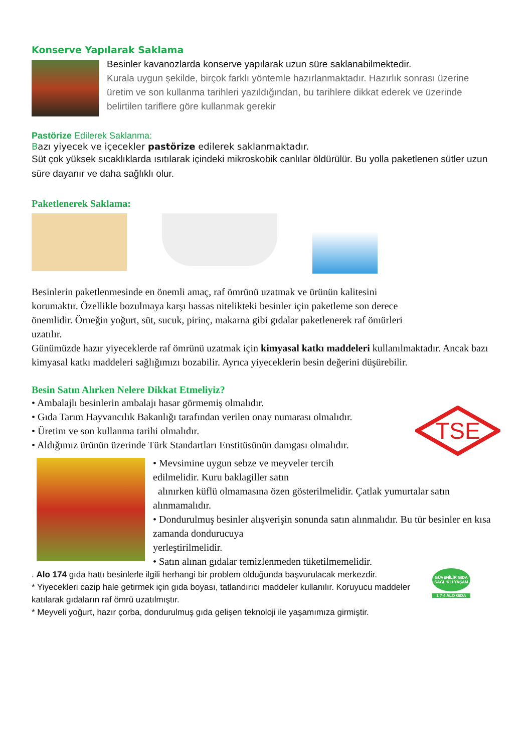Konserve Yapılarak Saklama
Besinler kavanozlarda konserve yapılarak uzun süre saklanabilmektedir.
Kurala uygun şekilde, birçok farklı yöntemle hazırlanmaktadır. Hazırlık sonrası üzerine üretim ve son kullanma tarihleri yazıldığından, bu tarihlere dikkat ederek ve üzerinde belirtilen tariflere göre kullanmak gerekir
Pastörize Edilerek Saklanma:
Bazı yiyecek ve içecekler pastörize edilerek saklanmaktadır.
Süt çok yüksek sıcaklıklarda ısıtılarak içindeki mikroskobik canlılar öldürülür. Bu yolla paketlenen sütler uzun süre dayanır ve daha sağlıklı olur.
Paketlenerek Saklama:
Besinlerin paketlenmesinde en önemli amaç, raf ömrünü uzatmak ve ürünün kalitesini
korumaktır. Özellikle bozulmaya karşı hassas nitelikteki besinler için paketleme son derece
önemlidir. Örneğin yoğurt, süt, sucuk, pirinç, makarna gibi gıdalar paketlenerek raf ömürleri
uzatılır.
Günümüzde hazır yiyeceklerde raf ömrünü uzatmak için kimyasal katkı maddeleri kullanılmaktadır. Ancak bazı kimyasal katkı maddeleri sağlığımızı bozabilir. Ayrıca yiyeceklerin besin değerini düşürebilir.
Besin Satın Alırken Nelere Dikkat Etmeliyiz?
• Ambalajlı besinlerin ambalajı hasar görmemiş olmalıdır.
• Gıda Tarım Hayvancılık Bakanlığı tarafından verilen onay numarası olmalıdır.
• Üretim ve son kullanma tarihi olmalıdır.
• Aldığımız ürünün üzerinde Türk Standartları Enstitüsünün damgası olmalıdır.
TSE
• Mevsimine uygun sebze ve meyveler tercih
edilmelidir. Kuru baklagiller satın
alınırken küflü olmamasına özen gösterilmelidir. Çatlak yumurtalar satın alınmamalıdır.
• Dondurulmuş besinler alışverişin sonunda satın alınmalıdır. Bu tür besinler en kısa zamanda dondurucuya
yerleştirilmelidir.
• Satın alınan gıdalar temizlenmeden tüketilmemelidir.
. Alo 174 gıda hattı besinlerle ilgili herhangi bir problem olduğunda başvurulacak merkezdir.
* Yiyecekleri cazip hale getirmek için gıda boyası, tatlandırıcı maddeler kullanılır. Koruyucu maddeler katılarak gıdaların raf ömrü uzatılmıştır.
* Meyveli yoğurt, hazır çorba, dondurulmuş gıda gelişen teknoloji ile yaşamımıza girmiştir.
GÜVENİLİR GIDA SAĞLIKLI YAŞAM
1 7 4 ALO GIDA